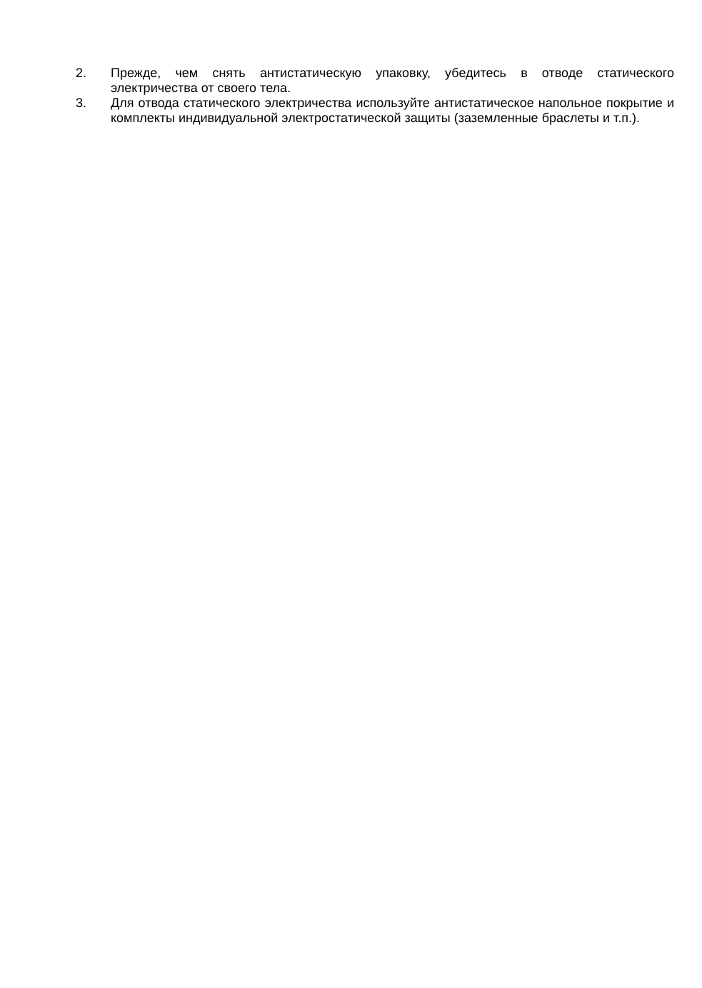2. Прежде, чем снять антистатическую упаковку, убедитесь в отводе статического электричества от своего тела.
3. Для отвода статического электричества используйте антистатическое напольное покрытие и комплекты индивидуальной электростатической защиты (заземленные браслеты и т.п.).